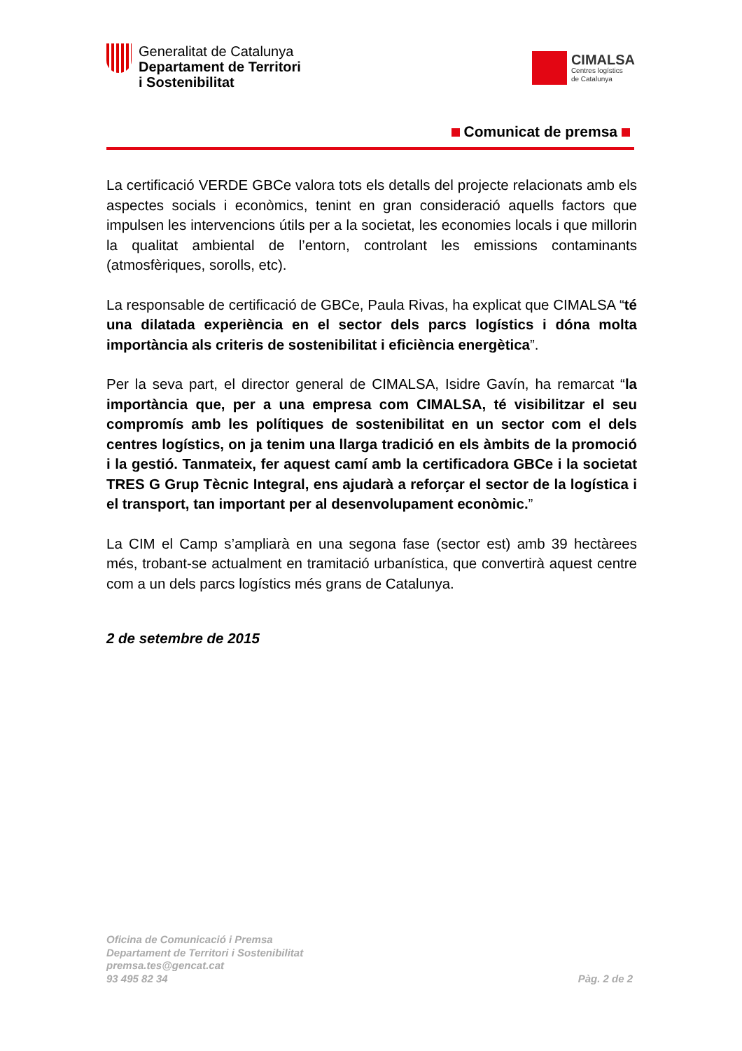Generalitat de Catalunya
Departament de Territori
i Sostenibilitat
CIMALSA
Centres logístics
de Catalunya
Comunicat de premsa
La certificació VERDE GBCe valora tots els detalls del projecte relacionats amb els aspectes socials i econòmics, tenint en gran consideració aquells factors que impulsen les intervencions útils per a la societat, les economies locals i que millorin la qualitat ambiental de l’entorn, controlant les emissions contaminants (atmosfèriques, sorolls, etc).
La responsable de certificació de GBCe, Paula Rivas, ha explicat que CIMALSA “té una dilatada experiència en el sector dels parcs logístics i dóna molta importància als criteris de sostenibilitat i eficiència energètica”.
Per la seva part, el director general de CIMALSA, Isidre Gavín, ha remarcat “la importància que, per a una empresa com CIMALSA, té visibilitzar el seu compromís amb les polítiques de sostenibilitat en un sector com el dels centres logístics, on ja tenim una llarga tradició en els àmbits de la promoció i la gestió. Tanmateix, fer aquest camí amb la certificadora GBCe i la societat TRES G Grup Tècnic Integral, ens ajudarà a reforçar el sector de la logística i el transport, tan important per al desenvolupament econòmic.”
La CIM el Camp s’ampliarà en una segona fase (sector est) amb 39 hectàrees més, trobant-se actualment en tramitació urbanística, que convertirà aquest centre com a un dels parcs logístics més grans de Catalunya.
2 de setembre de 2015
Oficina de Comunicació i Premsa
Departament de Territori i Sostenibilitat
premsa.tes@gencat.cat
93 495 82 34
Pàg. 2 de 2